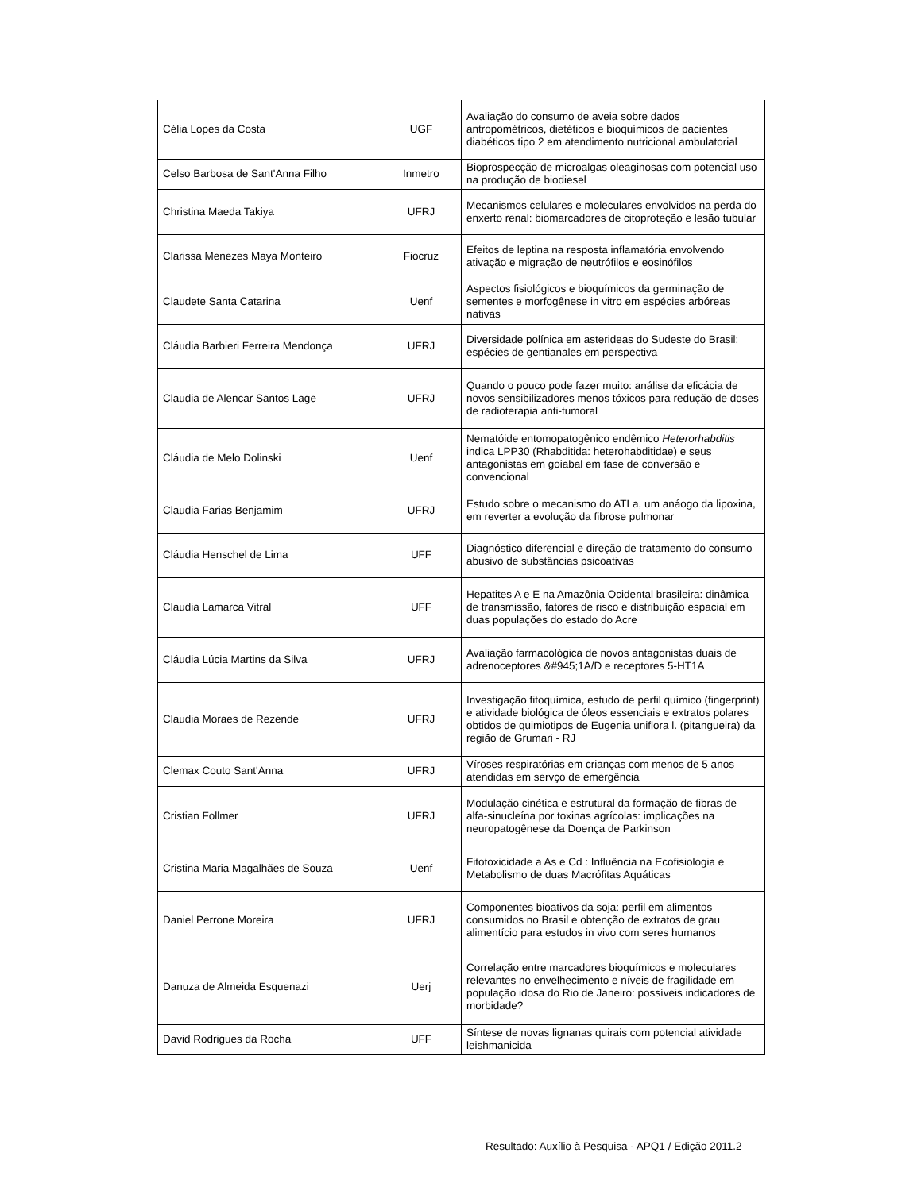| Célia Lopes da Costa | UGF | Avaliação do consumo de aveia sobre dados antropométricos, dietéticos e bioquímicos de pacientes diabéticos tipo 2 em atendimento nutricional ambulatorial |
| Celso Barbosa de Sant'Anna Filho | Inmetro | Bioprospecção de microalgas oleaginosas com potencial uso na produção de biodiesel |
| Christina Maeda Takiya | UFRJ | Mecanismos celulares e moleculares envolvidos na perda do enxerto renal: biomarcadores de citoproteção e lesão tubular |
| Clarissa Menezes Maya Monteiro | Fiocruz | Efeitos de leptina na resposta inflamatória envolvendo ativação e migração de neutrófilos e eosinófilos |
| Claudete Santa Catarina | Uenf | Aspectos fisiológicos e bioquímicos da germinação de sementes e morfogênese in vitro em espécies arbóreas nativas |
| Cláudia Barbieri Ferreira Mendonça | UFRJ | Diversidade polínica em asterideas do Sudeste do Brasil: espécies de gentianales em perspectiva |
| Claudia de Alencar Santos Lage | UFRJ | Quando o pouco pode fazer muito: análise da eficácia de novos sensibilizadores menos tóxicos para redução de doses de radioterapia anti-tumoral |
| Cláudia de Melo Dolinski | Uenf | Nematóide entomopatogênico endêmico Heterorhabditis indica LPP30 (Rhabditida: heterohabditidae) e seus antagonistas em goiabal em fase de conversão e convencional |
| Claudia Farias Benjamim | UFRJ | Estudo sobre o mecanismo do ATLa, um anáogo da lipoxina, em reverter a evolução da fibrose pulmonar |
| Cláudia Henschel de Lima | UFF | Diagnóstico diferencial e direção de tratamento do consumo abusivo de substâncias psicoativas |
| Claudia Lamarca Vitral | UFF | Hepatites A e E na Amazônia Ocidental brasileira: dinâmica de transmissão, fatores de risco e distribuição espacial em duas populações do estado do Acre |
| Cláudia Lúcia Martins da Silva | UFRJ | Avaliação farmacológica de novos antagonistas duais de adrenoceptores &#945;1A/D e receptores 5-HT1A |
| Claudia Moraes de Rezende | UFRJ | Investigação fitoquímica, estudo de perfil químico (fingerprint) e atividade biológica de óleos essenciais e extratos polares obtidos de quimiotipos de Eugenia uniflora l. (pitangueira) da região de Grumari - RJ |
| Clemax Couto Sant'Anna | UFRJ | Víroses respiratórias em crianças com menos de 5 anos atendidas em servço de emergência |
| Cristian Follmer | UFRJ | Modulação cinética e estrutural da formação de fibras de alfa-sinucleína por toxinas agrícolas: implicações na neuropatogênese da Doença de Parkinson |
| Cristina Maria Magalhães de Souza | Uenf | Fitotoxicidade a As e Cd : Influência na Ecofisiologia e Metabolismo de duas Macrófitas Aquáticas |
| Daniel Perrone Moreira | UFRJ | Componentes bioativos da soja: perfil em alimentos consumidos no Brasil e obtenção de extratos de grau alimentício para estudos in vivo com seres humanos |
| Danuza de Almeida Esquenazi | Uerj | Correlação entre marcadores bioquímicos e moleculares relevantes no envelhecimento e níveis de fragilidade em população idosa do Rio de Janeiro: possíveis indicadores de morbidade? |
| David Rodrigues da Rocha | UFF | Síntese de novas lignanas quirais com potencial atividade leishmanicida |
Resultado: Auxílio à Pesquisa - APQ1 / Edição 2011.2